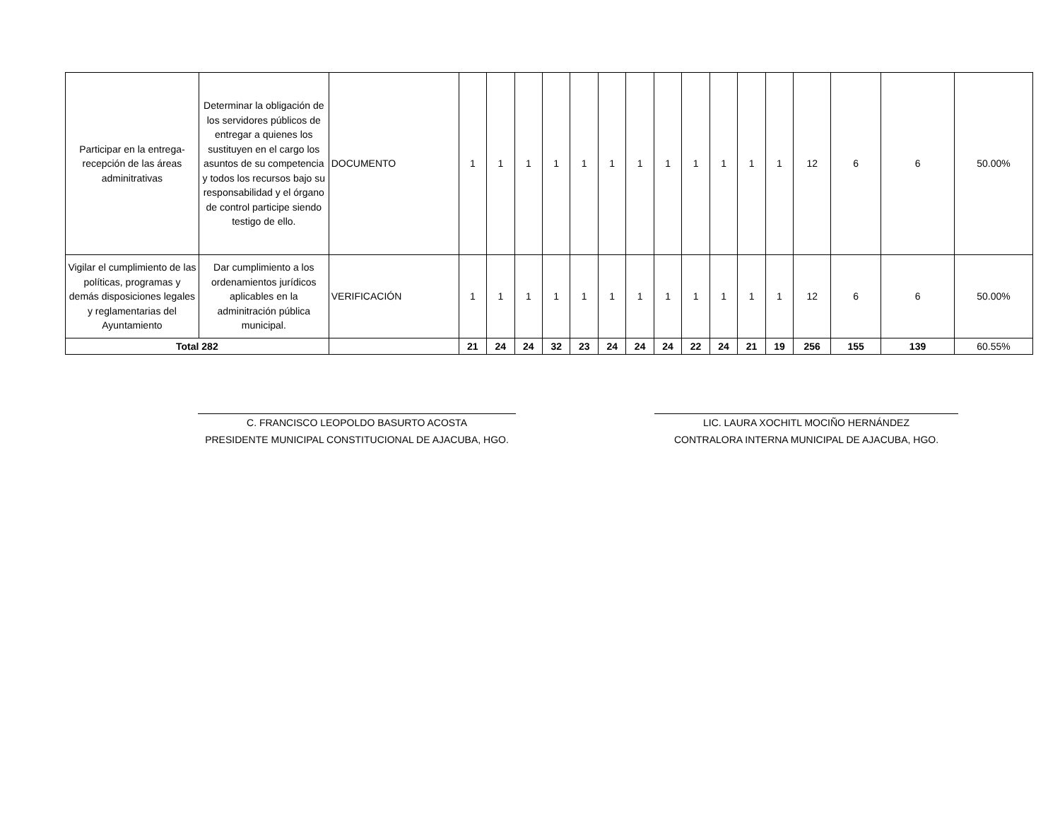| Participar en la entrega-recepción de las áreas adminitrativas | Determinar la obligación de los servidores públicos de entregar a quienes los sustituyen en el cargo los asuntos de su competencia y todos los recursos bajo su responsabilidad y el órgano de control participe siendo testigo de ello. | DOCUMENTO | 1 | 1 | 1 | 1 | 1 | 1 | 1 | 1 | 1 | 1 | 1 | 1 | 12 | 6 | 6 | 50.00% |
| Vigilar el cumplimiento de las políticas, programas y demás disposiciones legales y reglamentarias del Ayuntamiento | Dar cumplimiento a los ordenamientos jurídicos aplicables en la adminitración pública municipal. | VERIFICACIÓN | 1 | 1 | 1 | 1 | 1 | 1 | 1 | 1 | 1 | 1 | 1 | 1 | 12 | 6 | 6 | 50.00% |
| Total 282 | | | 21 | 24 | 24 | 32 | 23 | 24 | 24 | 24 | 22 | 24 | 21 | 19 | 256 | 155 | 139 | 60.55% |
C. FRANCISCO LEOPOLDO BASURTO ACOSTA
PRESIDENTE MUNICIPAL CONSTITUCIONAL DE AJACUBA, HGO.
LIC. LAURA XOCHITL MOCIÑO HERNÁNDEZ
CONTRALORA INTERNA MUNICIPAL DE AJACUBA, HGO.